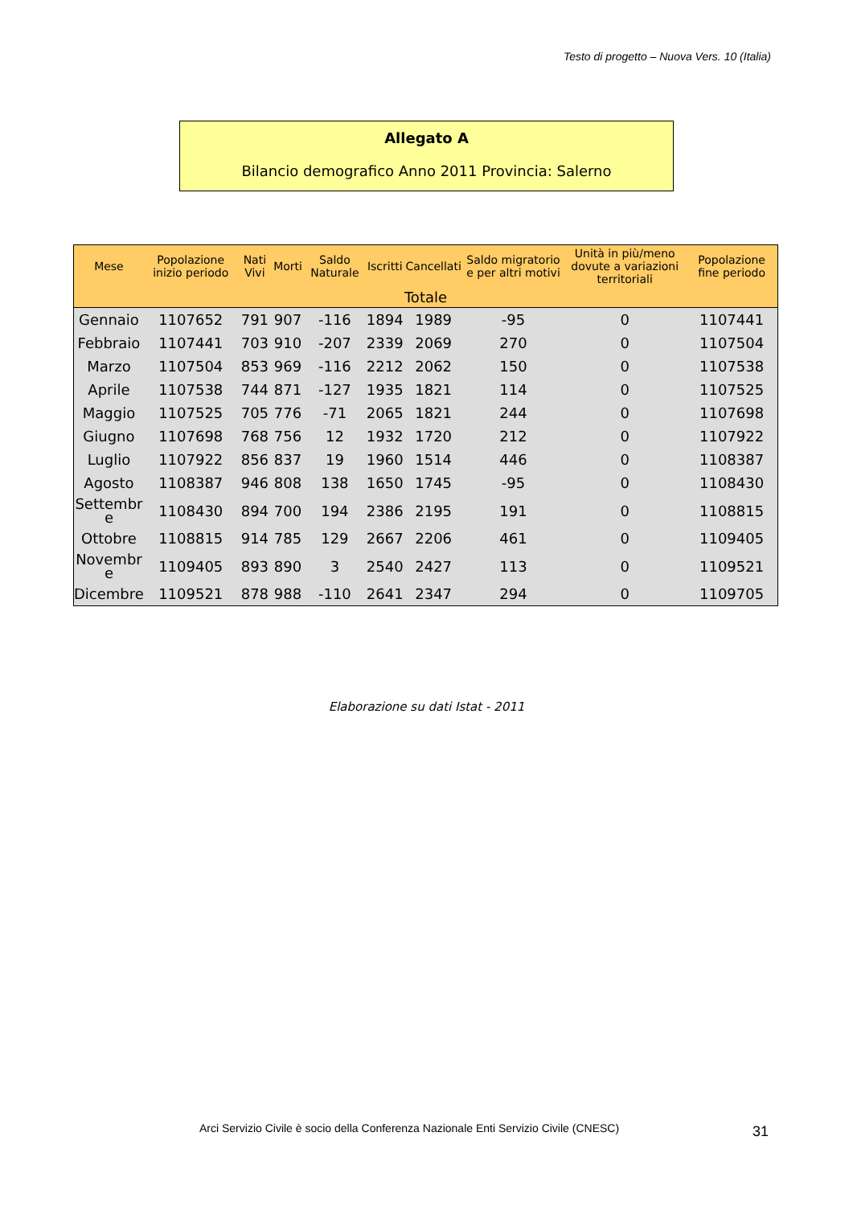Testo di progetto – Nuova Vers. 10 (Italia)
Allegato A
Bilancio demografico Anno 2011 Provincia: Salerno
| Mese | Popolazione inizio periodo | Nati Vivi | Morti | Saldo Naturale | Iscritti | Cancellati | Saldo migratorio e per altri motivi | Unità in più/meno dovute a variazioni territoriali | Popolazione fine periodo |
| --- | --- | --- | --- | --- | --- | --- | --- | --- | --- |
| Totale | | | | | | | | | |
| Gennaio | 1107652 | 791 | 907 | -116 | 1894 | 1989 | -95 | 0 | 1107441 |
| Febbraio | 1107441 | 703 | 910 | -207 | 2339 | 2069 | 270 | 0 | 1107504 |
| Marzo | 1107504 | 853 | 969 | -116 | 2212 | 2062 | 150 | 0 | 1107538 |
| Aprile | 1107538 | 744 | 871 | -127 | 1935 | 1821 | 114 | 0 | 1107525 |
| Maggio | 1107525 | 705 | 776 | -71 | 2065 | 1821 | 244 | 0 | 1107698 |
| Giugno | 1107698 | 768 | 756 | 12 | 1932 | 1720 | 212 | 0 | 1107922 |
| Luglio | 1107922 | 856 | 837 | 19 | 1960 | 1514 | 446 | 0 | 1108387 |
| Agosto | 1108387 | 946 | 808 | 138 | 1650 | 1745 | -95 | 0 | 1108430 |
| Settembr e | 1108430 | 894 | 700 | 194 | 2386 | 2195 | 191 | 0 | 1108815 |
| Ottobre | 1108815 | 914 | 785 | 129 | 2667 | 2206 | 461 | 0 | 1109405 |
| Novembr e | 1109405 | 893 | 890 | 3 | 2540 | 2427 | 113 | 0 | 1109521 |
| Dicembre | 1109521 | 878 | 988 | -110 | 2641 | 2347 | 294 | 0 | 1109705 |
Elaborazione su dati Istat - 2011
Arci Servizio Civile è socio della Conferenza Nazionale Enti Servizio Civile (CNESC)
31